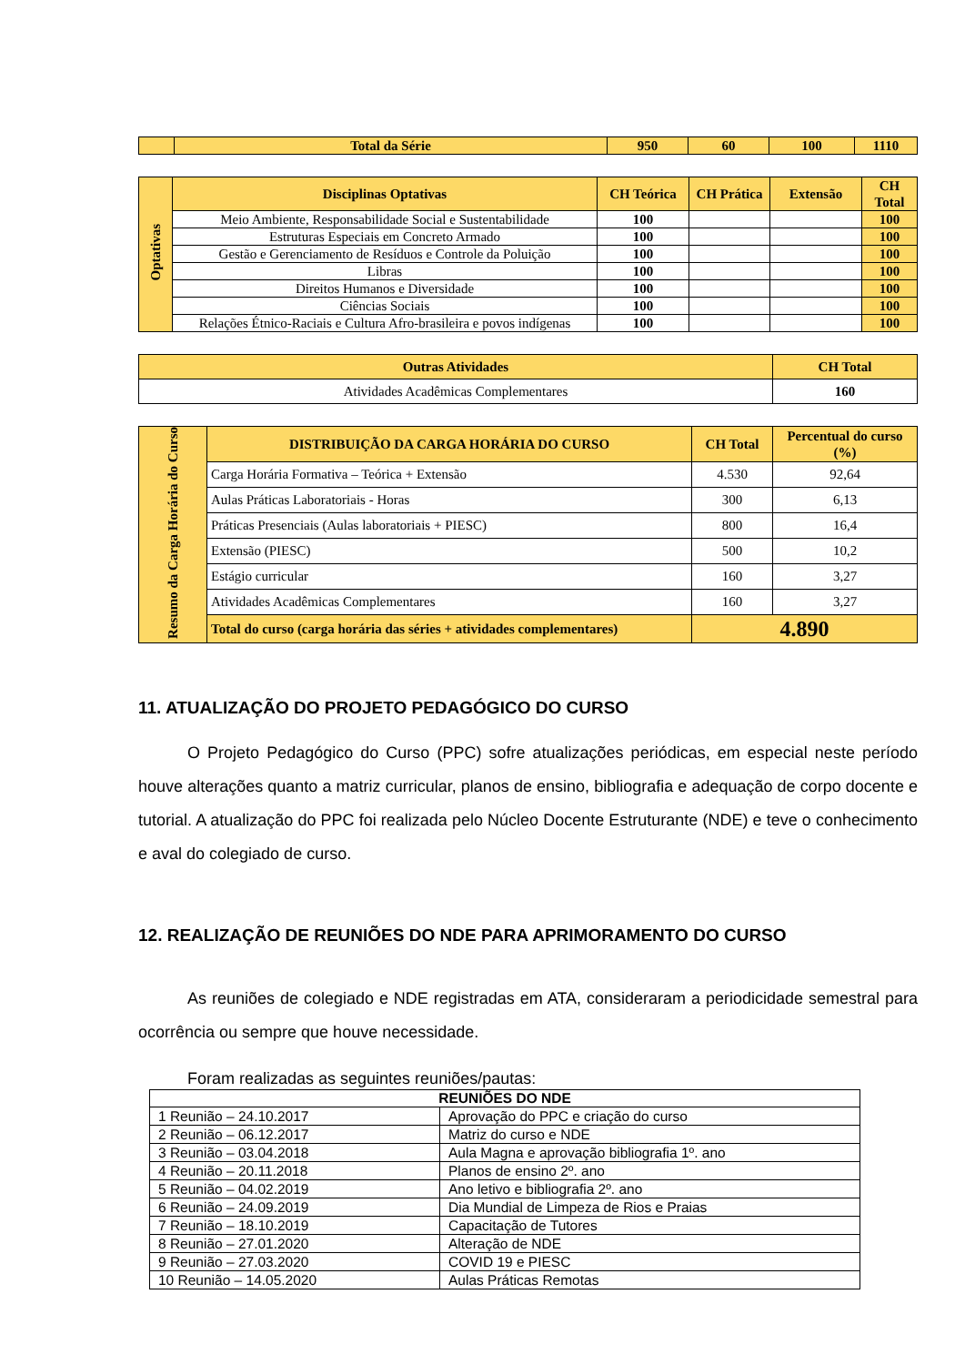| | Total da Série | 950 | 60 | 100 | 1110 |
| Optativas | Disciplinas Optativas | CH Teórica | CH Prática | Extensão | CH Total |
| | Meio Ambiente, Responsabilidade Social e Sustentabilidade | 100 | | | 100 |
| | Estruturas Especiais em Concreto Armado | 100 | | | 100 |
| | Gestão e Gerenciamento de Resíduos e Controle da Poluição | 100 | | | 100 |
| | Libras | 100 | | | 100 |
| | Direitos Humanos e Diversidade | 100 | | | 100 |
| | Ciências Sociais | 100 | | | 100 |
| | Relações Étnico-Raciais e Cultura Afro-brasileira e povos indígenas | 100 | | | 100 |
| Outras Atividades | CH Total |
| Atividades Acadêmicas Complementares | 160 |
| Resumo da Carga Horária do Curso | DISTRIBUIÇÃO DA CARGA HORÁRIA DO CURSO | CH Total | Percentual do curso (%) |
| | Carga Horária Formativa – Teórica + Extensão | 4.530 | 92,64 |
| | Aulas Práticas Laboratoriais - Horas | 300 | 6,13 |
| | Práticas Presenciais (Aulas laboratoriais + PIESC) | 800 | 16,4 |
| | Extensão (PIESC) | 500 | 10,2 |
| | Estágio curricular | 160 | 3,27 |
| | Atividades Acadêmicas Complementares | 160 | 3,27 |
| | Total do curso (carga horária das séries + atividades complementares) | 4.890 | |
11. ATUALIZAÇÃO DO PROJETO PEDAGÓGICO DO CURSO
   O Projeto Pedagógico do Curso (PPC) sofre atualizações periódicas, em especial neste período houve alterações quanto a matriz curricular, planos de ensino, bibliografia e adequação de corpo docente e tutorial. A atualização do PPC foi realizada pelo Núcleo Docente Estruturante (NDE) e teve o conhecimento e aval do colegiado de curso.
12. REALIZAÇÃO DE REUNIÕES DO NDE PARA APRIMORAMENTO DO CURSO
   As reuniões de colegiado e NDE registradas em ATA, consideraram a periodicidade semestral para ocorrência ou sempre que houve necessidade.
   Foram realizadas as seguintes reuniões/pautas:
| REUNIÕES DO NDE | |
| --- | --- |
| 1 Reunião – 24.10.2017 | Aprovação do PPC e criação do curso |
| 2 Reunião – 06.12.2017 | Matriz do curso e NDE |
| 3 Reunião – 03.04.2018 | Aula Magna e aprovação bibliografia 1º. ano |
| 4 Reunião – 20.11.2018 | Planos de ensino 2º. ano |
| 5 Reunião – 04.02.2019 | Ano letivo e bibliografia 2º. ano |
| 6 Reunião – 24.09.2019 | Dia Mundial de Limpeza de Rios e Praias |
| 7 Reunião – 18.10.2019 | Capacitação de Tutores |
| 8 Reunião – 27.01.2020 | Alteração de NDE |
| 9 Reunião – 27.03.2020 | COVID 19 e PIESC |
| 10 Reunião – 14.05.2020 | Aulas Práticas Remotas |